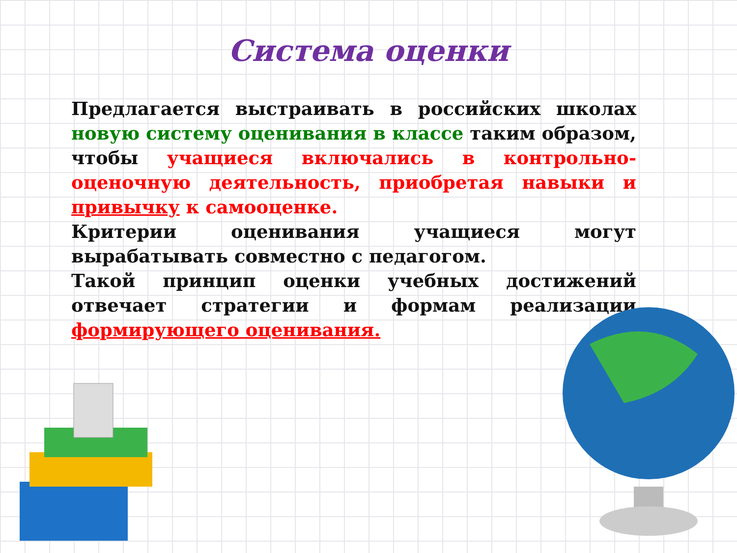Система оценки
Предлагается выстраивать в российских школах новую систему оценивания в классе таким образом, чтобы учащиеся включались в контрольно-оценочную деятельность, приобретая навыки и привычку к самооценке.
Критерии оценивания учащиеся могут вырабатывать совместно с педагогом.
Такой принцип оценки учебных достижений отвечает стратегии и формам реализации формирующего оценивания.